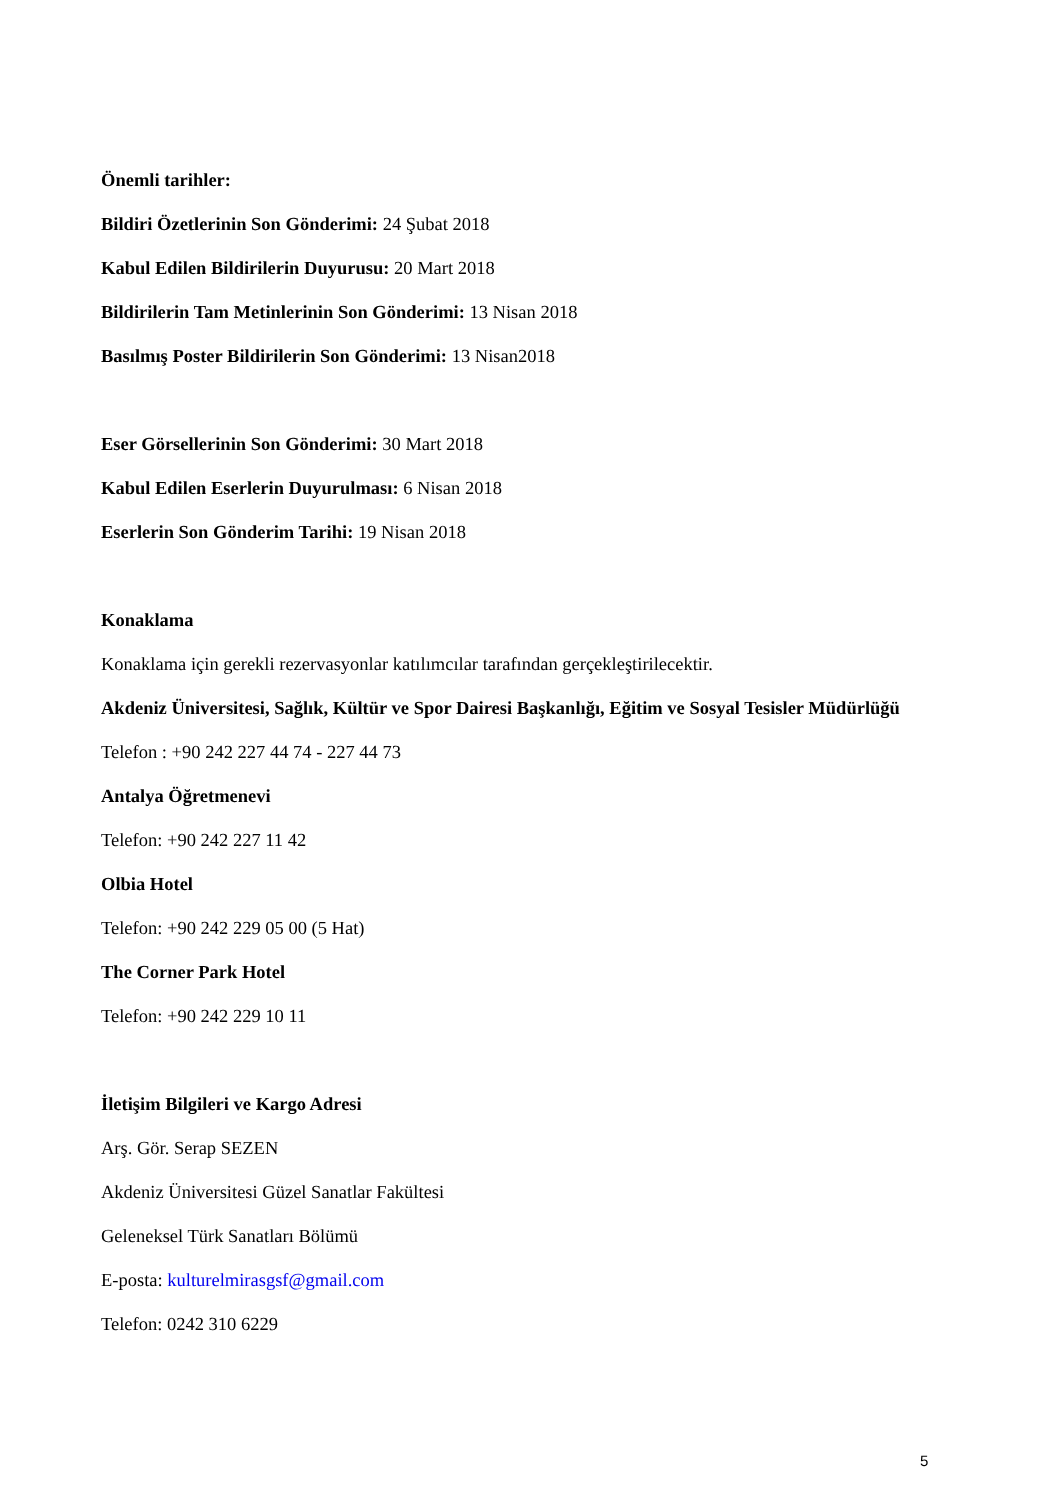Önemli tarihler:
Bildiri Özetlerinin Son Gönderimi: 24 Şubat 2018
Kabul Edilen Bildirilerin Duyurusu: 20 Mart 2018
Bildirilerin Tam Metinlerinin Son Gönderimi: 13 Nisan 2018
Basılmış Poster Bildirilerin Son Gönderimi: 13 Nisan2018
Eser Görsellerinin Son Gönderimi: 30 Mart 2018
Kabul Edilen Eserlerin Duyurulması: 6 Nisan 2018
Eserlerin Son Gönderim Tarihi: 19 Nisan 2018
Konaklama
Konaklama için gerekli rezervasyonlar katılımcılar tarafından gerçekleştirilecektir.
Akdeniz Üniversitesi, Sağlık, Kültür ve Spor Dairesi Başkanlığı, Eğitim ve Sosyal Tesisler Müdürlüğü
Telefon : +90 242 227 44 74 - 227 44 73
Antalya Öğretmenevi
Telefon: +90 242 227 11 42
Olbia Hotel
Telefon: +90 242 229 05 00 (5 Hat)
The Corner Park Hotel
Telefon: +90 242 229 10 11
İletişim Bilgileri ve Kargo Adresi
Arş. Gör. Serap SEZEN
Akdeniz Üniversitesi Güzel Sanatlar Fakültesi
Geleneksel Türk Sanatları Bölümü
E-posta: kulturelmirasgsf@gmail.com
Telefon: 0242 310 6229
5